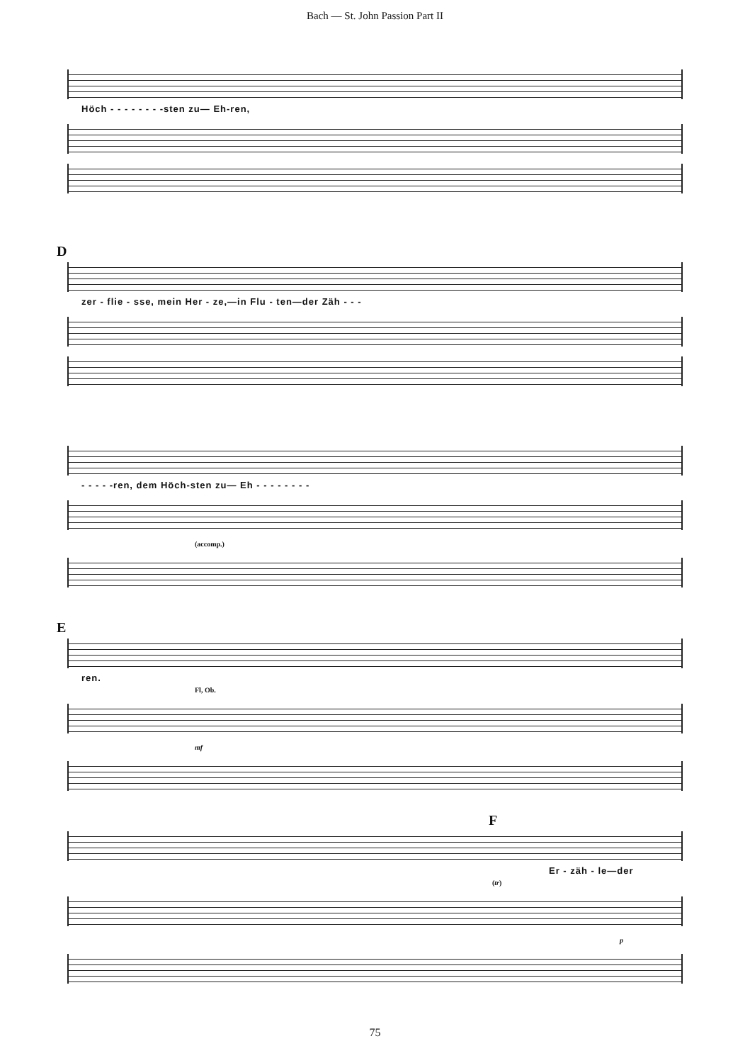Bach — St. John Passion Part II
Höch - - - - - - - -sten zu— Eh-ren,
D
zer - flie - sse, mein Her - ze,—in Flu - ten—der Zäh - - -
- - - - -ren, dem Höch-sten zu— Eh - - - - - - - -
(accomp.)
E
ren.
Fl, Ob.
mf
F
Er - zäh - le—der
(tr)
p
75